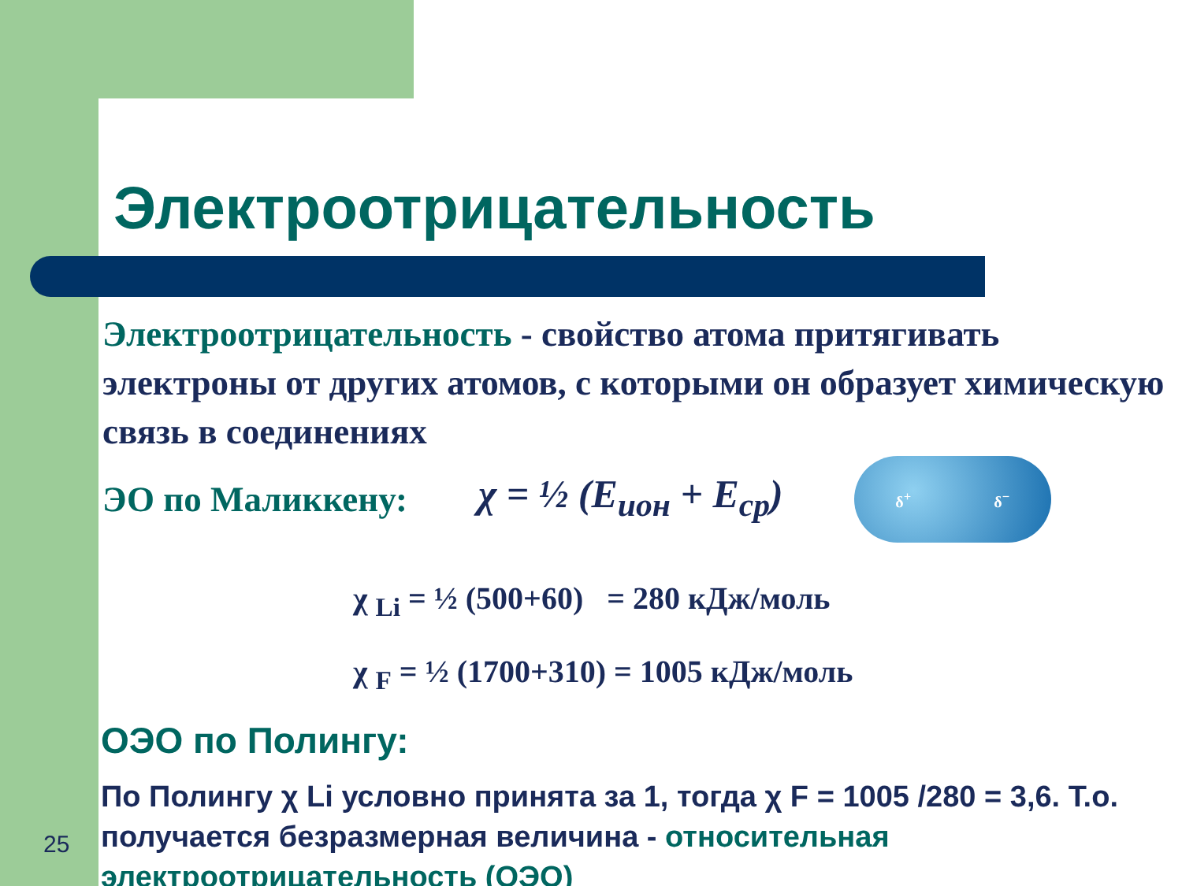Электроотрицательность
Электроотрицательность - свойство атома притягивать электроны от других атомов, с которыми он образует химическую связь в соединениях
ЭО по Маликкену: χ = ½ (E<sub>ион</sub> + E<sub>ср</sub>)
δ<sup>+</sup> δ<sup>−</sup>
χ <sub>Li</sub> = ½ (500+60) = 280 кДж/моль
χ <sub>F</sub> = ½ (1700+310) = 1005 кДж/моль
ОЭО по Полингу:
По Полингу χ Li условно принята за 1, тогда χ F = 1005 /280 = 3,6. Т.о. получается безразмерная величина - относительная электроотрицательность (ОЭО)
25